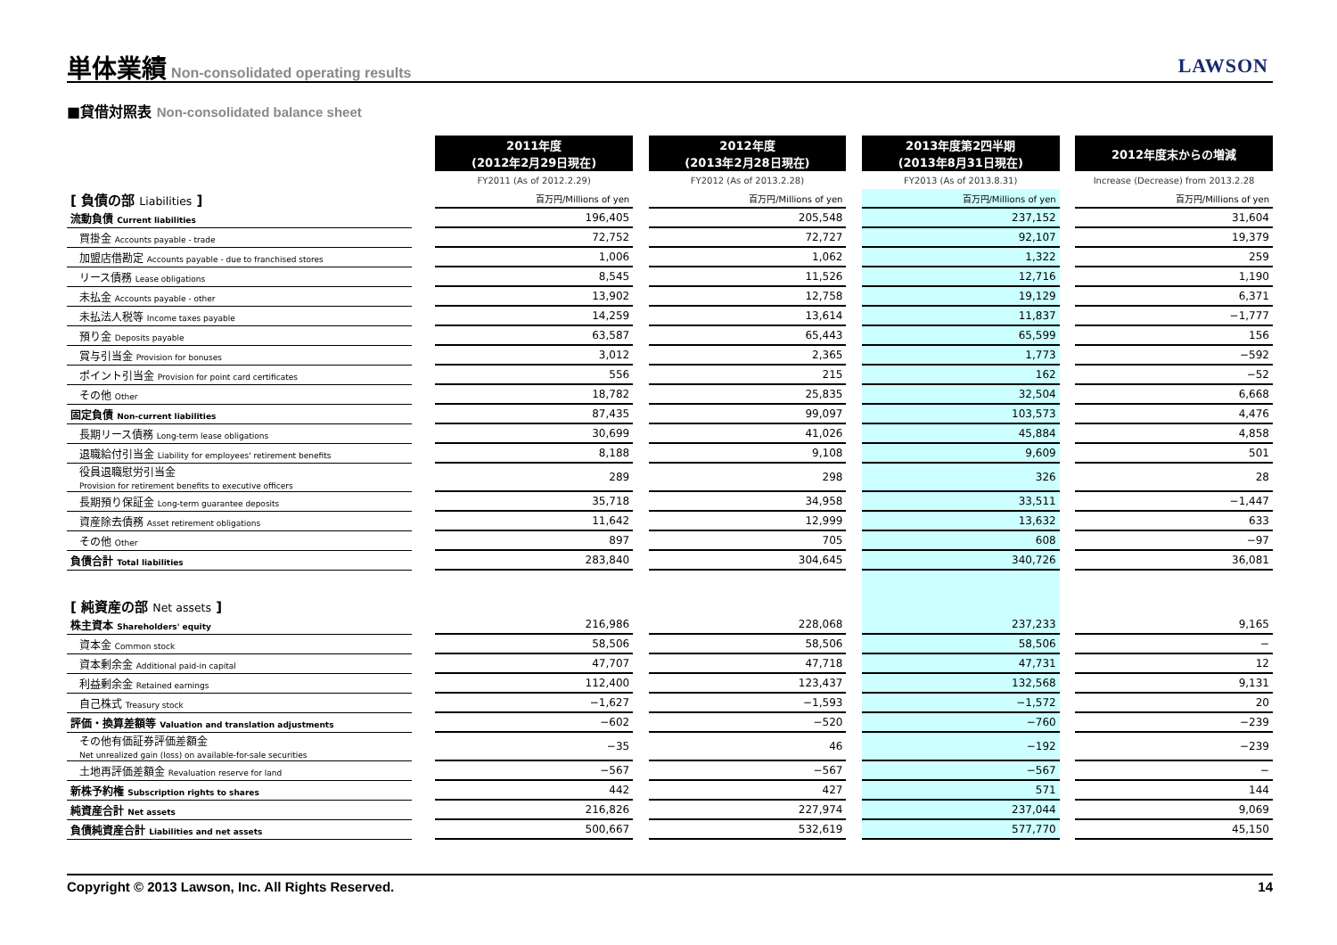単体業績
Non-consolidated operating results
LAWSON
■貸借対照表 Non-consolidated balance sheet
| | | 2011年度 (2012年2月29日現在) | | 2012年度 (2013年2月28日現在) | | 2013年度第2四半期 (2013年8月31日現在) | | 2012年度末からの増減 |
| --- | --- | --- | --- | --- | --- | --- | --- | --- |
| | | FY2011 (As of 2012.2.29) | | FY2012 (As of 2013.2.28) | | FY2013 (As of 2013.8.31) | | Increase (Decrease) from 2013.2.28 |
| [ 負債の部 Liabilities ] | | 百万円/Millions of yen | | 百万円/Millions of yen | | 百万円/Millions of yen | | 百万円/Millions of yen |
| 流動負債 Current liabilities | | 196,405 | | 205,548 | | 237,152 | | 31,604 |
| 買掛金 Accounts payable - trade | | 72,752 | | 72,727 | | 92,107 | | 19,379 |
| 加盟店借勘定 Accounts payable - due to franchised stores | | 1,006 | | 1,062 | | 1,322 | | 259 |
| リース債務 Lease obligations | | 8,545 | | 11,526 | | 12,716 | | 1,190 |
| 未払金 Accounts payable - other | | 13,902 | | 12,758 | | 19,129 | | 6,371 |
| 未払法人税等 Income taxes payable | | 14,259 | | 13,614 | | 11,837 | | −1,777 |
| 預り金 Deposits payable | | 63,587 | | 65,443 | | 65,599 | | 156 |
| 賞与引当金 Provision for bonuses | | 3,012 | | 2,365 | | 1,773 | | −592 |
| ポイント引当金 Provision for point card certificates | | 556 | | 215 | | 162 | | −52 |
| その他 Other | | 18,782 | | 25,835 | | 32,504 | | 6,668 |
| 固定負債 Non-current liabilities | | 87,435 | | 99,097 | | 103,573 | | 4,476 |
| 長期リース債務 Long-term lease obligations | | 30,699 | | 41,026 | | 45,884 | | 4,858 |
| 退職給付引当金 Liability for employees' retirement benefits | | 8,188 | | 9,108 | | 9,609 | | 501 |
| 役員退職慰労引当金 Provision for retirement benefits to executive officers | | 289 | | 298 | | 326 | | 28 |
| 長期預り保証金 Long-term guarantee deposits | | 35,718 | | 34,958 | | 33,511 | | −1,447 |
| 資産除去債務 Asset retirement obligations | | 11,642 | | 12,999 | | 13,632 | | 633 |
| その他 Other | | 897 | | 705 | | 608 | | −97 |
| 負債合計 Total liabilities | | 283,840 | | 304,645 | | 340,726 | | 36,081 |
| [ 純資産の部 Net assets ] | | | | | | | | |
| 株主資本 Shareholders' equity | | 216,986 | | 228,068 | | 237,233 | | 9,165 |
| 資本金 Common stock | | 58,506 | | 58,506 | | 58,506 | | − |
| 資本剰余金 Additional paid-in capital | | 47,707 | | 47,718 | | 47,731 | | 12 |
| 利益剰余金 Retained earnings | | 112,400 | | 123,437 | | 132,568 | | 9,131 |
| 自己株式 Treasury stock | | −1,627 | | −1,593 | | −1,572 | | 20 |
| 評価・換算差額等 Valuation and translation adjustments | | −602 | | −520 | | −760 | | −239 |
| その他有価証券評価差額金 Net unrealized gain (loss) on available-for-sale securities | | −35 | | 46 | | −192 | | −239 |
| 土地再評価差額金 Revaluation reserve for land | | −567 | | −567 | | −567 | | − |
| 新株予約権 Subscription rights to shares | | 442 | | 427 | | 571 | | 144 |
| 純資産合計 Net assets | | 216,826 | | 227,974 | | 237,044 | | 9,069 |
| 負債純資産合計 Liabilities and net assets | | 500,667 | | 532,619 | | 577,770 | | 45,150 |
Copyright © 2013 Lawson, Inc. All Rights Reserved. 14